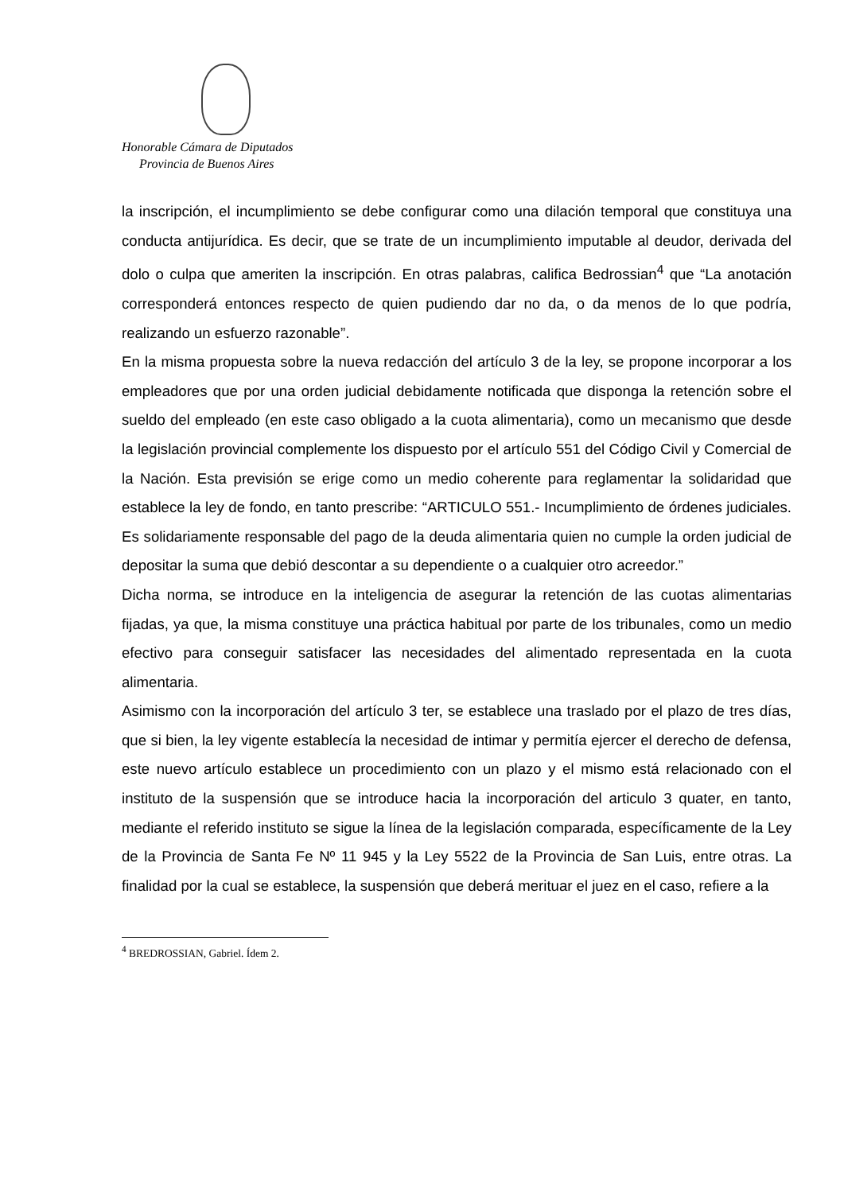Honorable Cámara de Diputados
Provincia de Buenos Aires
la inscripción, el incumplimiento se debe configurar como una dilación temporal que constituya una conducta antijurídica. Es decir, que se trate de un incumplimiento imputable al deudor, derivada del dolo o culpa que ameriten la inscripción. En otras palabras, califica Bedrossian<sup>4</sup> que “La anotación corresponderá entonces respecto de quien pudiendo dar no da, o da menos de lo que podría, realizando un esfuerzo razonable”.
En la misma propuesta sobre la nueva redacción del artículo 3 de la ley, se propone incorporar a los empleadores que por una orden judicial debidamente notificada que disponga la retención sobre el sueldo del empleado (en este caso obligado a la cuota alimentaria), como un mecanismo que desde la legislación provincial complemente los dispuesto por el artículo 551 del Código Civil y Comercial de la Nación. Esta previsión se erige como un medio coherente para reglamentar la solidaridad que establece la ley de fondo, en tanto prescribe: “ARTICULO 551.- Incumplimiento de órdenes judiciales. Es solidariamente responsable del pago de la deuda alimentaria quien no cumple la orden judicial de depositar la suma que debió descontar a su dependiente o a cualquier otro acreedor.”
Dicha norma, se introduce en la inteligencia de asegurar la retención de las cuotas alimentarias fijadas, ya que, la misma constituye una práctica habitual por parte de los tribunales, como un medio efectivo para conseguir satisfacer las necesidades del alimentado representada en la cuota alimentaria.
Asimismo con la incorporación del artículo 3 ter, se establece una traslado por el plazo de tres días, que si bien, la ley vigente establecía la necesidad de intimar y permitía ejercer el derecho de defensa, este nuevo artículo establece un procedimiento con un plazo y el mismo está relacionado con el instituto de la suspensión que se introduce hacia la incorporación del articulo 3 quater, en tanto, mediante el referido instituto se sigue la línea de la legislación comparada, específicamente de la Ley de la Provincia de Santa Fe Nº 11 945 y la Ley 5522 de la Provincia de San Luis, entre otras. La finalidad por la cual se establece, la suspensión que deberá merituar el juez en el caso, refiere a la
<sup>4</sup> BREDROSSIAN, Gabriel. Ídem 2.